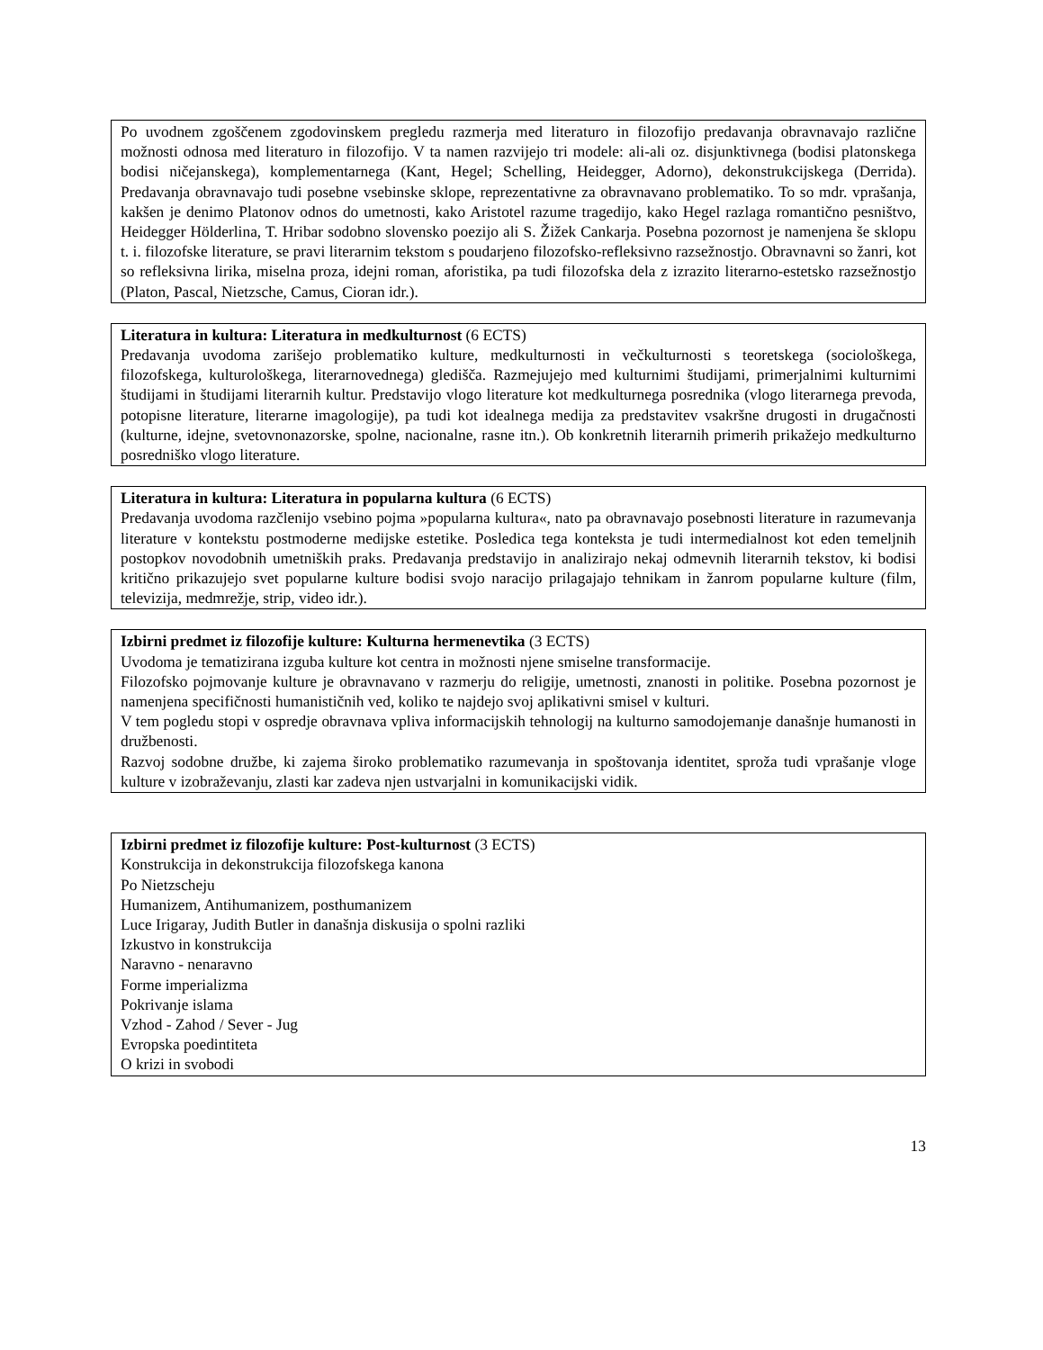Po uvodnem zgoščenem zgodovinskem pregledu razmerja med literaturo in filozofijo predavanja obravnavajo različne možnosti odnosa med literaturo in filozofijo. V ta namen razvijejo tri modele: ali-ali oz. disjunktivnega (bodisi platonskega bodisi ničejanskega), komplementarnega (Kant, Hegel; Schelling, Heidegger, Adorno), dekonstrukcijskega (Derrida). Predavanja obravnavajo tudi posebne vsebinske sklope, reprezentativne za obravnavano problematiko. To so mdr. vprašanja, kakšen je denimo Platonov odnos do umetnosti, kako Aristotel razume tragedijo, kako Hegel razlaga romantično pesništvo, Heidegger Hölderlina, T. Hribar sodobno slovensko poezijo ali S. Žižek Cankarja. Posebna pozornost je namenjena še sklopu t. i. filozofske literature, se pravi literarnim tekstom s poudarjeno filozofsko-refleksivno razsežnostjo. Obravnavni so žanri, kot so refleksivna lirika, miselna proza, idejni roman, aforistika, pa tudi filozofska dela z izrazito literarno-estetsko razsežnostjo (Platon, Pascal, Nietzsche, Camus, Cioran idr.).
Literatura in kultura: Literatura in medkulturnost (6 ECTS)
Predavanja uvodoma zarišejo problematiko kulture, medkulturnosti in večkulturnosti s teoretskega (sociološkega, filozofskega, kulturološkega, literarnovednega) gledišča. Razmejujejo med kulturnimi študijami, primerjalnimi kulturnimi študijami in študijami literarnih kultur. Predstavijo vlogo literature kot medkulturnega posrednika (vlogo literarnega prevoda, potopisne literature, literarne imagologije), pa tudi kot idealnega medija za predstavitev vsakršne drugosti in drugačnosti (kulturne, idejne, svetovnonazorske, spolne, nacionalne, rasne itn.). Ob konkretnih literarnih primerih prikažejo medkulturno posredniško vlogo literature.
Literatura in kultura: Literatura in popularna kultura (6 ECTS)
Predavanja uvodoma razčlenijo vsebino pojma »popularna kultura«, nato pa obravnavajo posebnosti literature in razumevanja literature v kontekstu postmoderne medijske estetike. Posledica tega konteksta je tudi intermedialnost kot eden temeljnih postopkov novodobnih umetniških praks. Predavanja predstavijo in analizirajo nekaj odmevnih literarnih tekstov, ki bodisi kritično prikazujejo svet popularne kulture bodisi svojo naracijo prilagajajo tehnikam in žanrom popularne kulture (film, televizija, medmrežje, strip, video idr.).
Izbirni predmet iz filozofije kulture: Kulturna hermenevtika (3 ECTS)
Uvodoma je tematizirana izguba kulture kot centra in možnosti njene smiselne transformacije.
Filozofsko pojmovanje kulture je obravnavano v razmerju do religije, umetnosti, znanosti in politike. Posebna pozornost je namenjena specifičnosti humanističnih ved, koliko te najdejo svoj aplikativni smisel v kulturi.
V tem pogledu stopi v ospredje obravnava vpliva informacijskih tehnologij na kulturno samodojemanje današnje humanosti in družbenosti.
Razvoj sodobne družbe, ki zajema široko problematiko razumevanja in spoštovanja identitet, sproža tudi vprašanje vloge kulture v izobraževanju, zlasti kar zadeva njen ustvarjalni in komunikacijski vidik.
Izbirni predmet iz filozofije kulture: Post-kulturnost (3 ECTS)
Konstrukcija in dekonstrukcija filozofskega kanona
Po Nietzscheju
Humanizem, Antihumanizem, posthumanizem
Luce Irigaray, Judith Butler in današnja diskusija o spolni razliki
Izkustvo in konstrukcija
Naravno - nenaravno
Forme imperializma
Pokrivanje islama
Vzhod - Zahod / Sever - Jug
Evropska poedintiteta
O krizi in svobodi
13